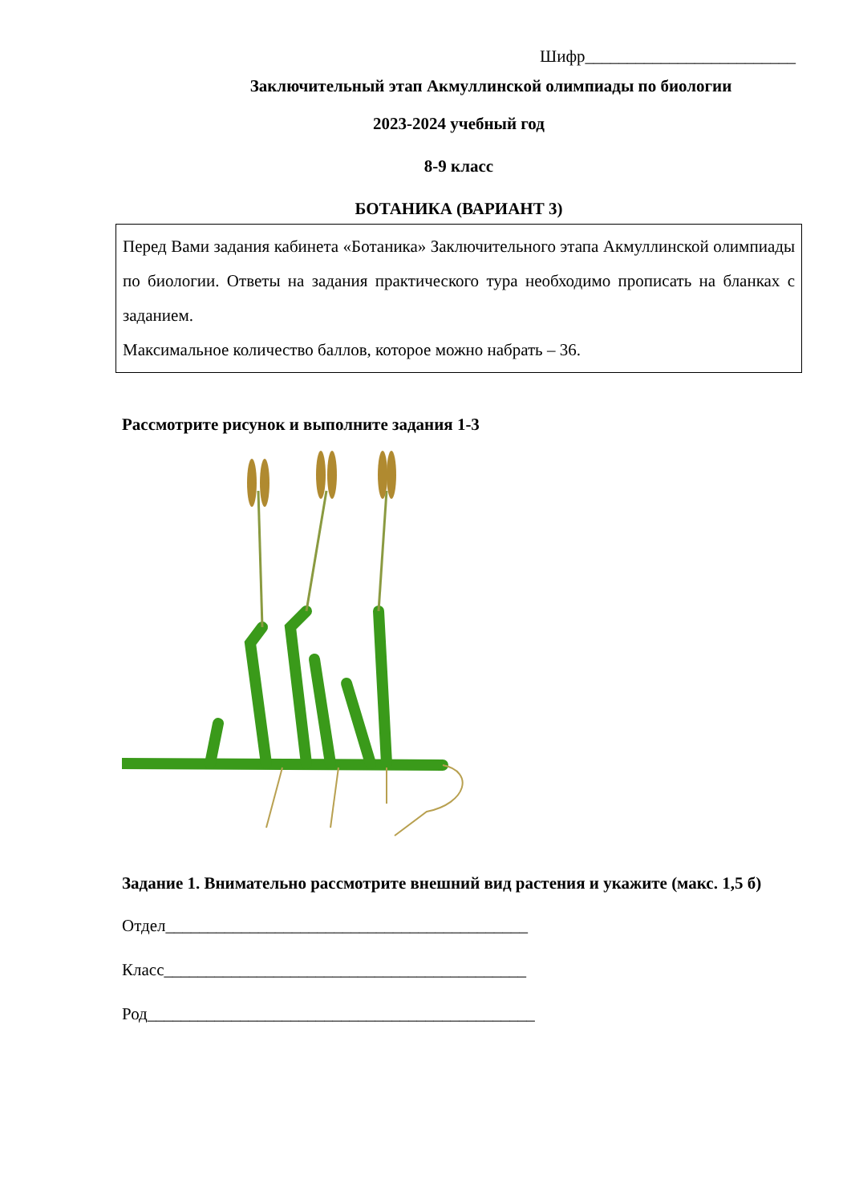Шифр_________________________
Заключительный этап Акмуллинской олимпиады по биологии
2023-2024 учебный год
8-9 класс
БОТАНИКА (ВАРИАНТ 3)
Перед Вами задания кабинета «Ботаника» Заключительного этапа Акмуллинской олимпиады по биологии. Ответы на задания практического тура необходимо прописать на бланках с заданием.
Максимальное количество баллов, которое можно набрать – 36.
Рассмотрите рисунок и выполните задания 1-3
Задание 1. Внимательно рассмотрите внешний вид растения и укажите (макс. 1,5 б)
Отдел___________________________________________
Класс___________________________________________
Род______________________________________________